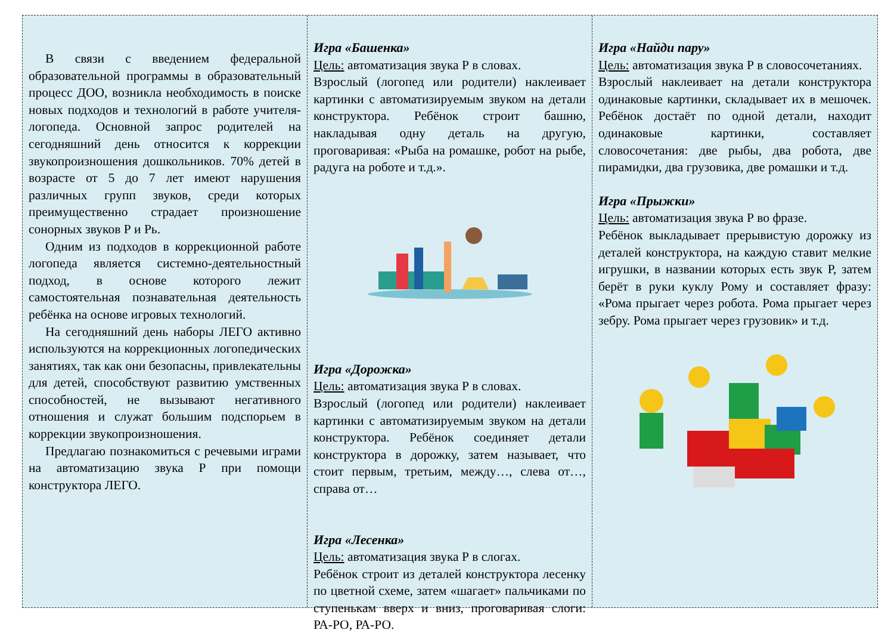В связи с введением федеральной образовательной программы в образовательный процесс ДОО, возникла необходимость в поиске новых подходов и технологий в работе учителя-логопеда. Основной запрос родителей на сегодняшний день относится к коррекции звукопроизношения дошкольников. 70% детей в возрасте от 5 до 7 лет имеют нарушения различных групп звуков, среди которых преимущественно страдает произношение сонорных звуков Р и Рь.
Одним из подходов в коррекционной работе логопеда является системно-деятельностный подход, в основе которого лежит самостоятельная познавательная деятельность ребёнка на основе игровых технологий.
На сегодняшний день наборы ЛЕГО активно используются на коррекционных логопедических занятиях, так как они безопасны, привлекательны для детей, способствуют развитию умственных способностей, не вызывают негативного отношения и служат большим подспорьем в коррекции звукопроизношения.
Предлагаю познакомиться с речевыми играми на автоматизацию звука Р при помощи конструктора ЛЕГО.
Игра «Башенка»
Цель: автоматизация звука Р в словах.
Взрослый (логопед или родители) наклеивает картинки с автоматизируемым звуком на детали конструктора. Ребёнок строит башню, накладывая одну деталь на другую, проговаривая: «Рыба на ромашке, робот на рыбе, радуга на роботе и т.д.».
Игра «Дорожка»
Цель: автоматизация звука Р в словах.
Взрослый (логопед или родители) наклеивает картинки с автоматизируемым звуком на детали конструктора. Ребёнок соединяет детали конструктора в дорожку, затем называет, что стоит первым, третьим, между…, слева от…, справа от…
Игра «Лесенка»
Цель: автоматизация звука Р в слогах.
Ребёнок строит из деталей конструктора лесенку по цветной схеме, затем «шагает» пальчиками по ступенькам вверх и вниз, проговаривая слоги: РА-РО, РА-РО.
Игра «Найди пару»
Цель: автоматизация звука Р в словосочетаниях.
Взрослый наклеивает на детали конструктора одинаковые картинки, складывает их в мешочек. Ребёнок достаёт по одной детали, находит одинаковые картинки, составляет словосочетания: две рыбы, два робота, две пирамидки, два грузовика, две ромашки и т.д.
Игра «Прыжки»
Цель: автоматизация звука Р во фразе.
Ребёнок выкладывает прерывистую дорожку из деталей конструктора, на каждую ставит мелкие игрушки, в названии которых есть звук Р, затем берёт в руки куклу Рому и составляет фразу: «Рома прыгает через робота. Рома прыгает через зебру. Рома прыгает через грузовик» и т.д.